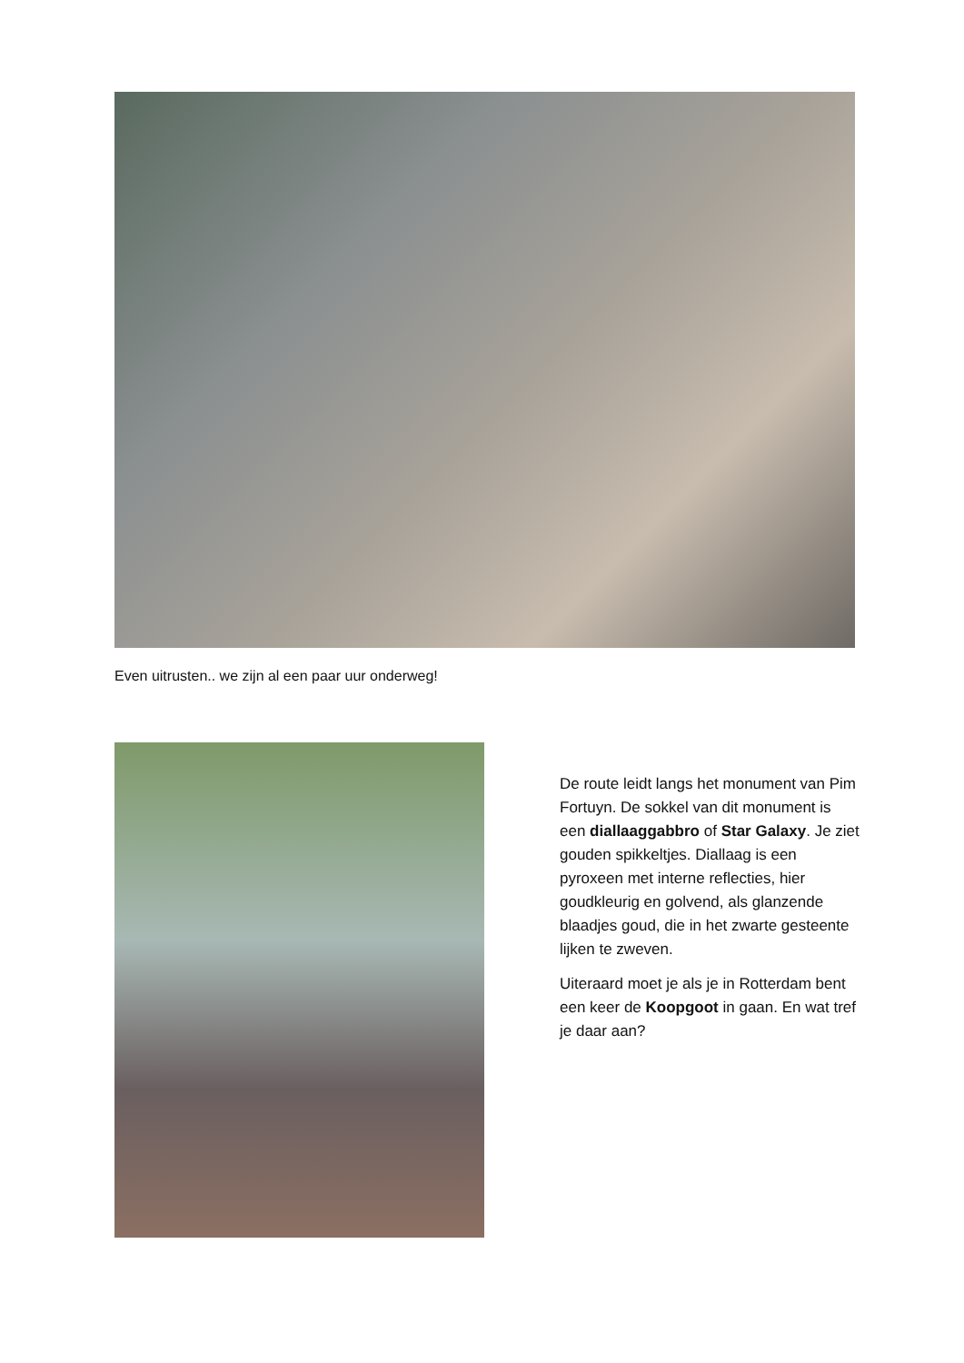Even uitrusten.. we zijn al een paar uur onderweg!
De route leidt langs het monument van Pim Fortuyn. De sokkel van dit monument is een diallaaggabbro of Star Galaxy. Je ziet gouden spikkeltjes. Diallaag is een pyroxeen met interne reflecties, hier goudkleurig en golvend, als glanzende blaadjes goud, die in het zwarte gesteente lijken te zweven.
Uiteraard moet je als je in Rotterdam bent een keer de Koopgoot in gaan. En wat tref je daar aan?